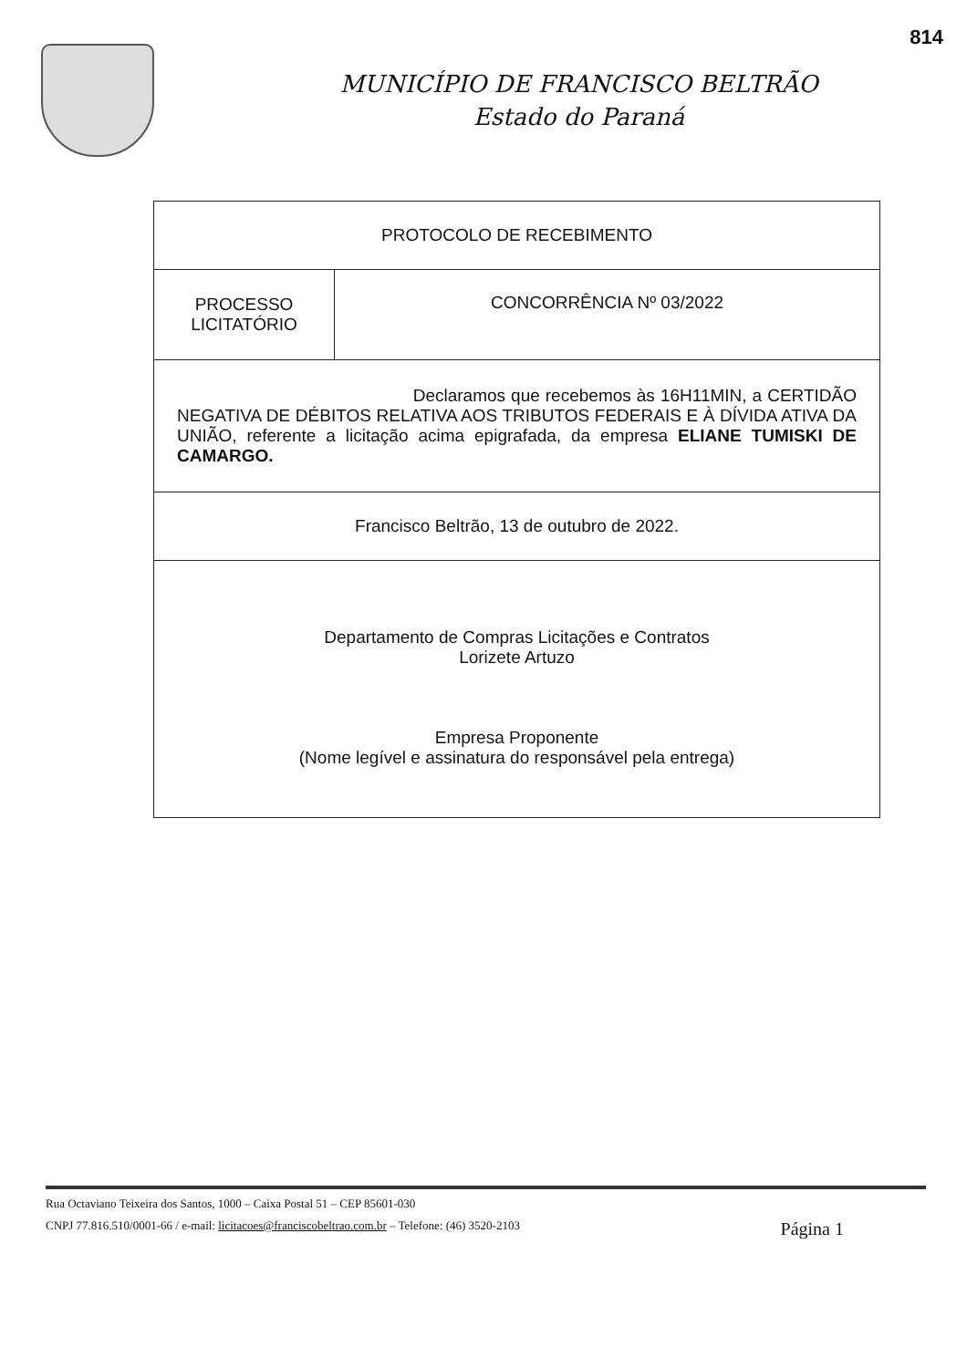814
MUNICÍPIO DE FRANCISCO BELTRÃO
Estado do Paraná
| PROTOCOLO DE RECEBIMENTO | |
| PROCESSO LICITATÓRIO | CONCORRÊNCIA Nº 03/2022 |
| Declaramos que recebemos às 16H11MIN, a CERTIDÃO NEGATIVA DE DÉBITOS RELATIVA AOS TRIBUTOS FEDERAIS E À DÍVIDA ATIVA DA UNIÃO, referente a licitação acima epigrafada, da empresa ELIANE TUMISKI DE CAMARGO. | |
| Francisco Beltrão, 13 de outubro de 2022. | |
| Departamento de Compras Licitações e Contratos Lorizete Artuzo Empresa Proponente (Nome legível e assinatura do responsável pela entrega) | |
Rua Octaviano Teixeira dos Santos, 1000 – Caixa Postal 51 – CEP 85601-030
CNPJ 77.816.510/0001-66 / e-mail: licitacoes@franciscobeltrao.com.br – Telefone: (46) 3520-2103 Página 1